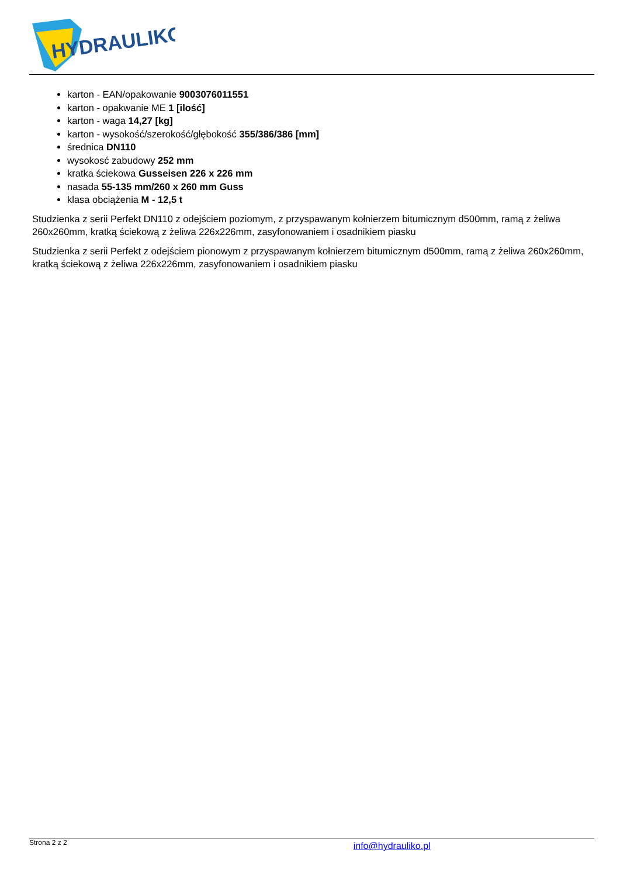HYDRAULIKO
karton - EAN/opakowanie 9003076011551
karton - opakwanie ME 1 [ilość]
karton - waga 14,27 [kg]
karton - wysokość/szerokość/głębokość 355/386/386 [mm]
średnica DN110
wysokosć zabudowy 252 mm
kratka ściekowa Gusseisen 226 x 226 mm
nasada 55-135 mm/260 x 260 mm Guss
klasa obciążenia M - 12,5 t
Studzienka z serii Perfekt DN110 z odejściem poziomym, z przyspawanym kołnierzem bitumicznym d500mm, ramą z żeliwa 260x260mm, kratką ściekową z żeliwa 226x226mm, zasyfonowaniem i osadnikiem piasku
Studzienka z serii Perfekt z odejściem pionowym z przyspawanym kołnierzem bitumicznym d500mm, ramą z żeliwa 260x260mm, kratką ściekową z żeliwa 226x226mm, zasyfonowaniem i osadnikiem piasku
Strona 2 z 2 info@hydrauliko.pl